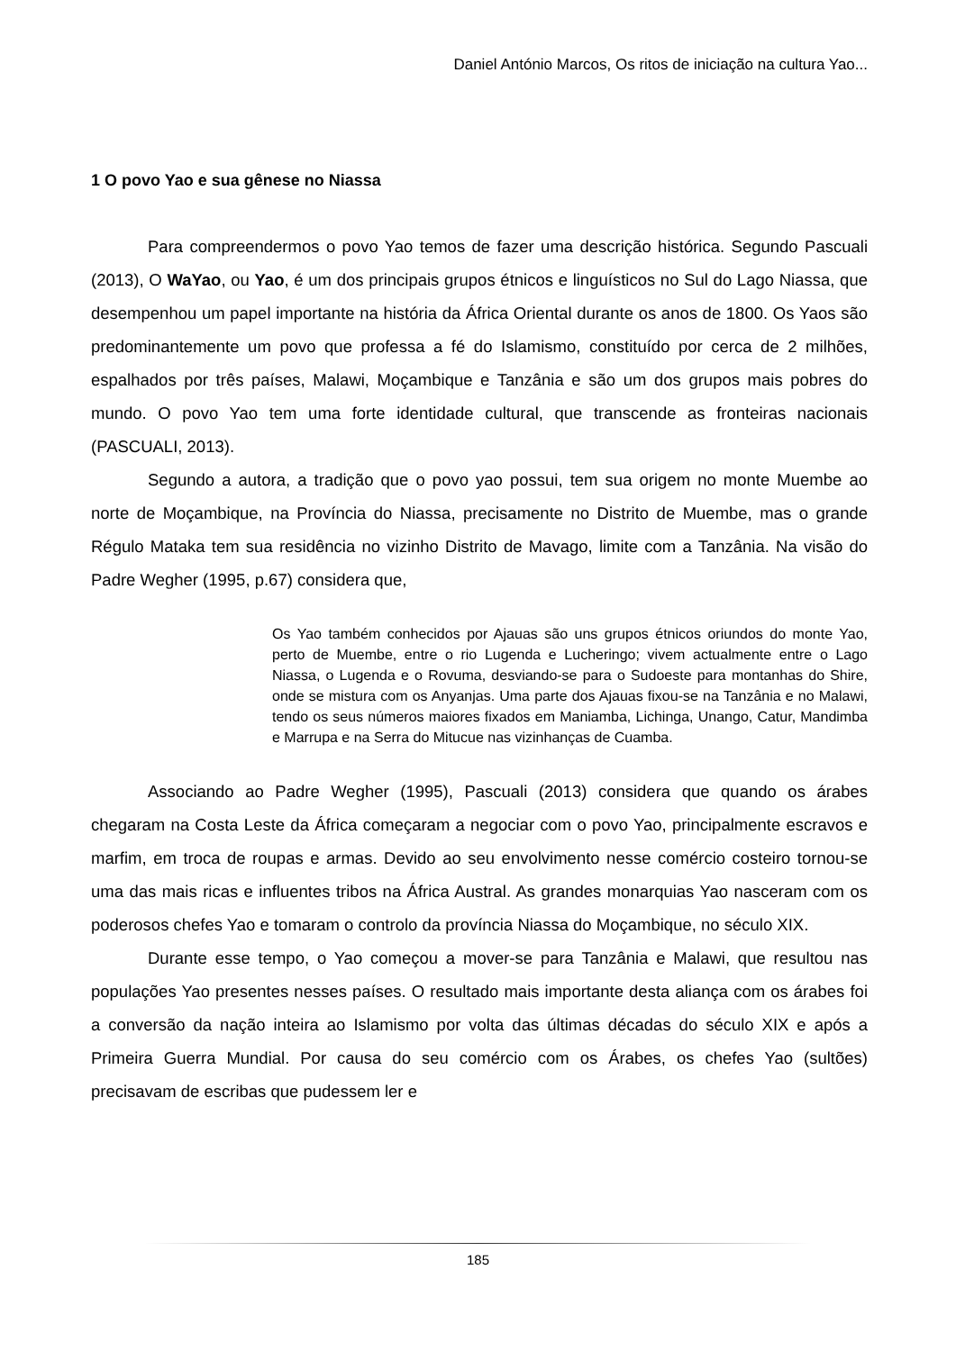Daniel António Marcos, Os ritos de iniciação na cultura Yao...
1 O povo Yao e sua gênese no Niassa
Para compreendermos o povo Yao temos de fazer uma descrição histórica. Segundo Pascuali (2013), O WaYao, ou Yao, é um dos principais grupos étnicos e linguísticos no Sul do Lago Niassa, que desempenhou um papel importante na história da África Oriental durante os anos de 1800. Os Yaos são predominantemente um povo que professa a fé do Islamismo, constituído por cerca de 2 milhões, espalhados por três países, Malawi, Moçambique e Tanzânia e são um dos grupos mais pobres do mundo. O povo Yao tem uma forte identidade cultural, que transcende as fronteiras nacionais (PASCUALI, 2013).
Segundo a autora, a tradição que o povo yao possui, tem sua origem no monte Muembe ao norte de Moçambique, na Província do Niassa, precisamente no Distrito de Muembe, mas o grande Régulo Mataka tem sua residência no vizinho Distrito de Mavago, limite com a Tanzânia. Na visão do Padre Wegher (1995, p.67) considera que,
Os Yao também conhecidos por Ajauas são uns grupos étnicos oriundos do monte Yao, perto de Muembe, entre o rio Lugenda e Lucheringo; vivem actualmente entre o Lago Niassa, o Lugenda e o Rovuma, desviando-se para o Sudoeste para montanhas do Shire, onde se mistura com os Anyanjas. Uma parte dos Ajauas fixou-se na Tanzânia e no Malawi, tendo os seus números maiores fixados em Maniamba, Lichinga, Unango, Catur, Mandimba e Marrupa e na Serra do Mitucue nas vizinhanças de Cuamba.
Associando ao Padre Wegher (1995), Pascuali (2013) considera que quando os árabes chegaram na Costa Leste da África começaram a negociar com o povo Yao, principalmente escravos e marfim, em troca de roupas e armas. Devido ao seu envolvimento nesse comércio costeiro tornou-se uma das mais ricas e influentes tribos na África Austral. As grandes monarquias Yao nasceram com os poderosos chefes Yao e tomaram o controlo da província Niassa do Moçambique, no século XIX.
Durante esse tempo, o Yao começou a mover-se para Tanzânia e Malawi, que resultou nas populações Yao presentes nesses países. O resultado mais importante desta aliança com os árabes foi a conversão da nação inteira ao Islamismo por volta das últimas décadas do século XIX e após a Primeira Guerra Mundial. Por causa do seu comércio com os Árabes, os chefes Yao (sultões) precisavam de escribas que pudessem ler e
185